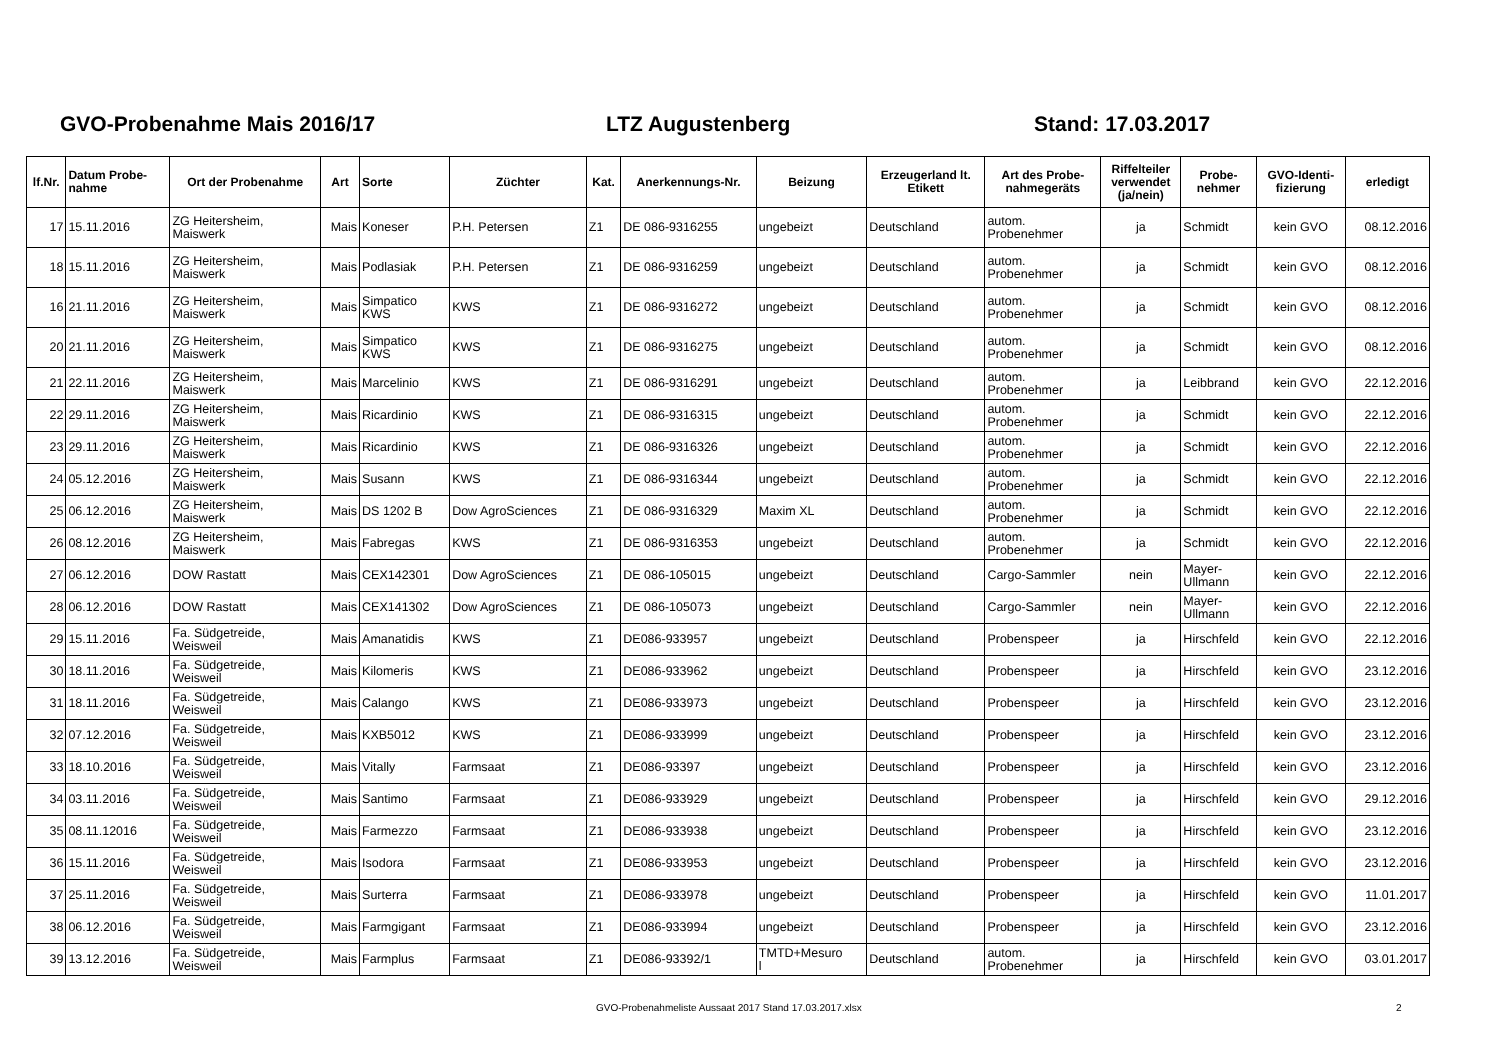GVO-Probenahme Mais 2016/17 LTZ Augustenberg Stand: 17.03.2017
| lf.Nr. | Datum Probe- nahme | Ort der Probenahme | Art | Sorte | Züchter | Kat. | Anerkennungs-Nr. | Beizung | Erzeugerland lt. Etikett | Art des Probe- nahmegeräts | Riffelteiler verwendet (ja/nein) | Probe- nehmer | GVO-Identi- fizierung | erledigt |
| --- | --- | --- | --- | --- | --- | --- | --- | --- | --- | --- | --- | --- | --- | --- |
| 17 | 15.11.2016 | ZG Heitersheim, Maiswerk | Mais | Koneser | P.H. Petersen | Z1 | DE 086-9316255 | ungebeizt | Deutschland | autom. Probenehmer | ja | Schmidt | kein GVO | 08.12.2016 |
| 18 | 15.11.2016 | ZG Heitersheim, Maiswerk | Mais | Podlasiak | P.H. Petersen | Z1 | DE 086-9316259 | ungebeizt | Deutschland | autom. Probenehmer | ja | Schmidt | kein GVO | 08.12.2016 |
| 16 | 21.11.2016 | ZG Heitersheim, Maiswerk | Mais | Simpatico KWS | KWS | Z1 | DE 086-9316272 | ungebeizt | Deutschland | autom. Probenehmer | ja | Schmidt | kein GVO | 08.12.2016 |
| 20 | 21.11.2016 | ZG Heitersheim, Maiswerk | Mais | Simpatico KWS | KWS | Z1 | DE 086-9316275 | ungebeizt | Deutschland | autom. Probenehmer | ja | Schmidt | kein GVO | 08.12.2016 |
| 21 | 22.11.2016 | ZG Heitersheim, Maiswerk | Mais | Marcelinio | KWS | Z1 | DE 086-9316291 | ungebeizt | Deutschland | autom. Probenehmer | ja | Leibbrand | kein GVO | 22.12.2016 |
| 22 | 29.11.2016 | ZG Heitersheim, Maiswerk | Mais | Ricardinio | KWS | Z1 | DE 086-9316315 | ungebeizt | Deutschland | autom. Probenehmer | ja | Schmidt | kein GVO | 22.12.2016 |
| 23 | 29.11.2016 | ZG Heitersheim, Maiswerk | Mais | Ricardinio | KWS | Z1 | DE 086-9316326 | ungebeizt | Deutschland | autom. Probenehmer | ja | Schmidt | kein GVO | 22.12.2016 |
| 24 | 05.12.2016 | ZG Heitersheim, Maiswerk | Mais | Susann | KWS | Z1 | DE 086-9316344 | ungebeizt | Deutschland | autom. Probenehmer | ja | Schmidt | kein GVO | 22.12.2016 |
| 25 | 06.12.2016 | ZG Heitersheim, Maiswerk | Mais | DS 1202 B | Dow AgroSciences | Z1 | DE 086-9316329 | Maxim XL | Deutschland | autom. Probenehmer | ja | Schmidt | kein GVO | 22.12.2016 |
| 26 | 08.12.2016 | ZG Heitersheim, Maiswerk | Mais | Fabregas | KWS | Z1 | DE 086-9316353 | ungebeizt | Deutschland | autom. Probenehmer | ja | Schmidt | kein GVO | 22.12.2016 |
| 27 | 06.12.2016 | DOW Rastatt | Mais | CEX142301 | Dow AgroSciences | Z1 | DE 086-105015 | ungebeizt | Deutschland | Cargo-Sammler | nein | Mayer- Ullmann | kein GVO | 22.12.2016 |
| 28 | 06.12.2016 | DOW Rastatt | Mais | CEX141302 | Dow AgroSciences | Z1 | DE 086-105073 | ungebeizt | Deutschland | Cargo-Sammler | nein | Mayer- Ullmann | kein GVO | 22.12.2016 |
| 29 | 15.11.2016 | Fa. Südgetreide, Weisweil | Mais | Amanatidis | KWS | Z1 | DE086-933957 | ungebeizt | Deutschland | Probenspeer | ja | Hirschfeld | kein GVO | 22.12.2016 |
| 30 | 18.11.2016 | Fa. Südgetreide, Weisweil | Mais | Kilomeris | KWS | Z1 | DE086-933962 | ungebeizt | Deutschland | Probenspeer | ja | Hirschfeld | kein GVO | 23.12.2016 |
| 31 | 18.11.2016 | Fa. Südgetreide, Weisweil | Mais | Calango | KWS | Z1 | DE086-933973 | ungebeizt | Deutschland | Probenspeer | ja | Hirschfeld | kein GVO | 23.12.2016 |
| 32 | 07.12.2016 | Fa. Südgetreide, Weisweil | Mais | KXB5012 | KWS | Z1 | DE086-933999 | ungebeizt | Deutschland | Probenspeer | ja | Hirschfeld | kein GVO | 23.12.2016 |
| 33 | 18.10.2016 | Fa. Südgetreide, Weisweil | Mais | Vitally | Farmsaat | Z1 | DE086-93397 | ungebeizt | Deutschland | Probenspeer | ja | Hirschfeld | kein GVO | 23.12.2016 |
| 34 | 03.11.2016 | Fa. Südgetreide, Weisweil | Mais | Santimo | Farmsaat | Z1 | DE086-933929 | ungebeizt | Deutschland | Probenspeer | ja | Hirschfeld | kein GVO | 29.12.2016 |
| 35 | 08.11.12016 | Fa. Südgetreide, Weisweil | Mais | Farmezzo | Farmsaat | Z1 | DE086-933938 | ungebeizt | Deutschland | Probenspeer | ja | Hirschfeld | kein GVO | 23.12.2016 |
| 36 | 15.11.2016 | Fa. Südgetreide, Weisweil | Mais | Isodora | Farmsaat | Z1 | DE086-933953 | ungebeizt | Deutschland | Probenspeer | ja | Hirschfeld | kein GVO | 23.12.2016 |
| 37 | 25.11.2016 | Fa. Südgetreide, Weisweil | Mais | Surterra | Farmsaat | Z1 | DE086-933978 | ungebeizt | Deutschland | Probenspeer | ja | Hirschfeld | kein GVO | 11.01.2017 |
| 38 | 06.12.2016 | Fa. Südgetreide, Weisweil | Mais | Farmgigant | Farmsaat | Z1 | DE086-933994 | ungebeizt | Deutschland | Probenspeer | ja | Hirschfeld | kein GVO | 23.12.2016 |
| 39 | 13.12.2016 | Fa. Südgetreide, Weisweil | Mais | Farmplus | Farmsaat | Z1 | DE086-93392/1 | TMTD+Mesuro l | Deutschland | autom. Probenehmer | ja | Hirschfeld | kein GVO | 03.01.2017 |
GVO-Probenahmeliste Aussaat 2017 Stand 17.03.2017.xlsx 2